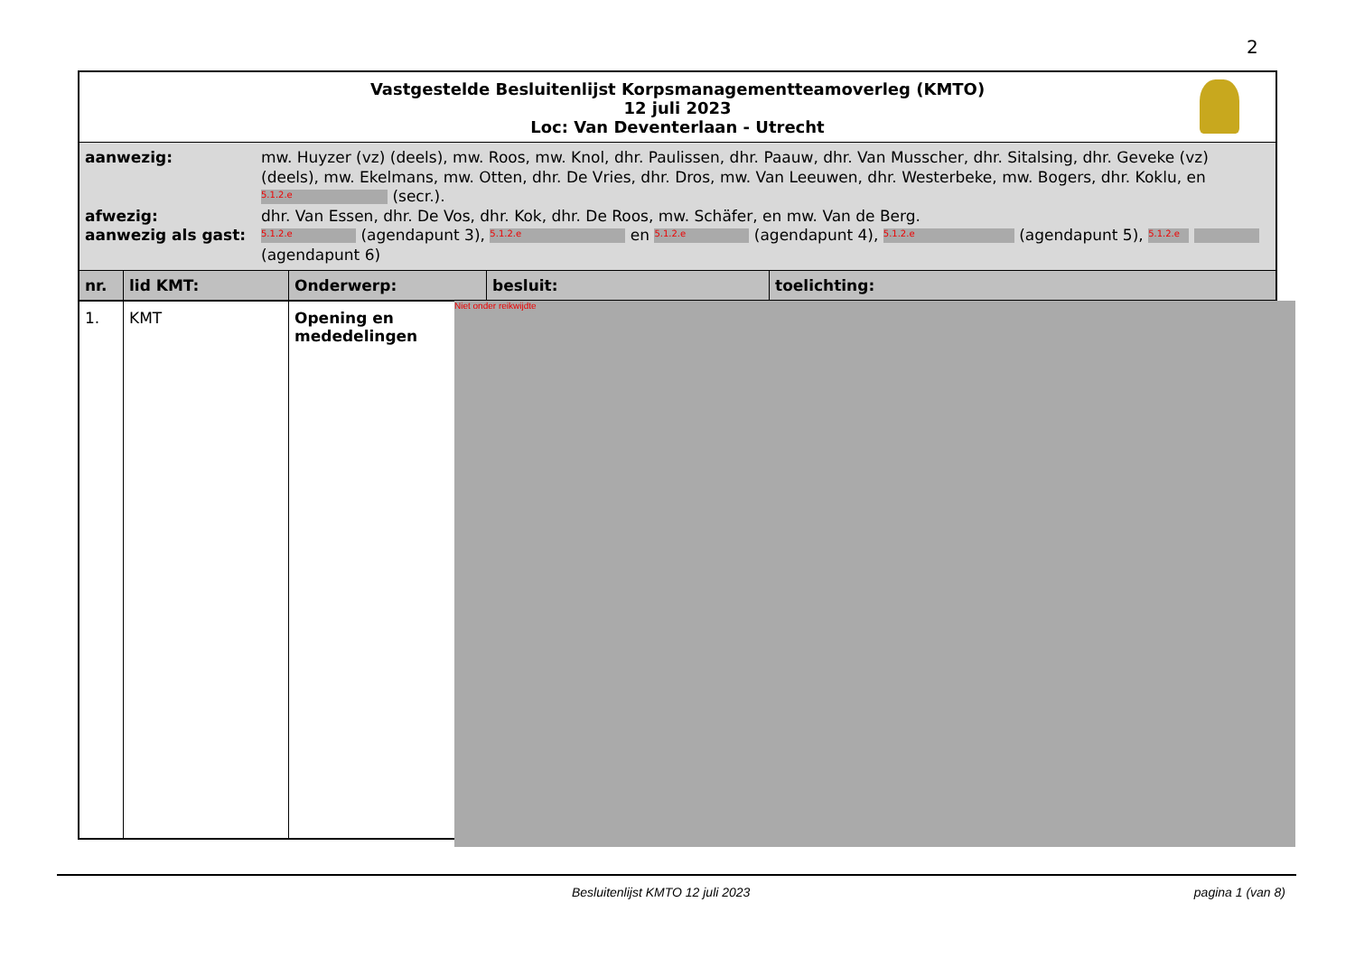2
Vastgestelde Besluitenlijst Korpsmanagementteamoverleg (KMTO)
12 juli 2023
Loc: Van Deventerlaan - Utrecht
| aanwezig: | mw. Huyzer (vz) (deels), mw. Roos, mw. Knol, dhr. Paulissen, dhr. Paauw, dhr. Van Musscher, dhr. Sitalsing, dhr. Geveke (vz) (deels), mw. Ekelmans, mw. Otten, dhr. De Vries, dhr. Dros, mw. Van Leeuwen, dhr. Westerbeke, mw. Bogers, dhr. Koklu, en 5.1.2.e (secr.). |
| afwezig: | dhr. Van Essen, dhr. De Vos, dhr. Kok, dhr. De Roos, mw. Schäfer, en mw. Van de Berg. |
| aanwezig als gast: | 5.1.2.e (agendapunt 3), 5.1.2.e en 5.1.2.e (agendapunt 4), 5.1.2.e (agendapunt 5), 5.1.2.e (agendapunt 6) |
| nr. | lid KMT: | Onderwerp: | besluit: | toelichting: |
| --- | --- | --- | --- | --- |
| 1. | KMT | Opening en mededelingen | | |
Niet onder reikwijdte
Besluitenlijst KMTO 12 juli 2023 pagina 1 (van 8)